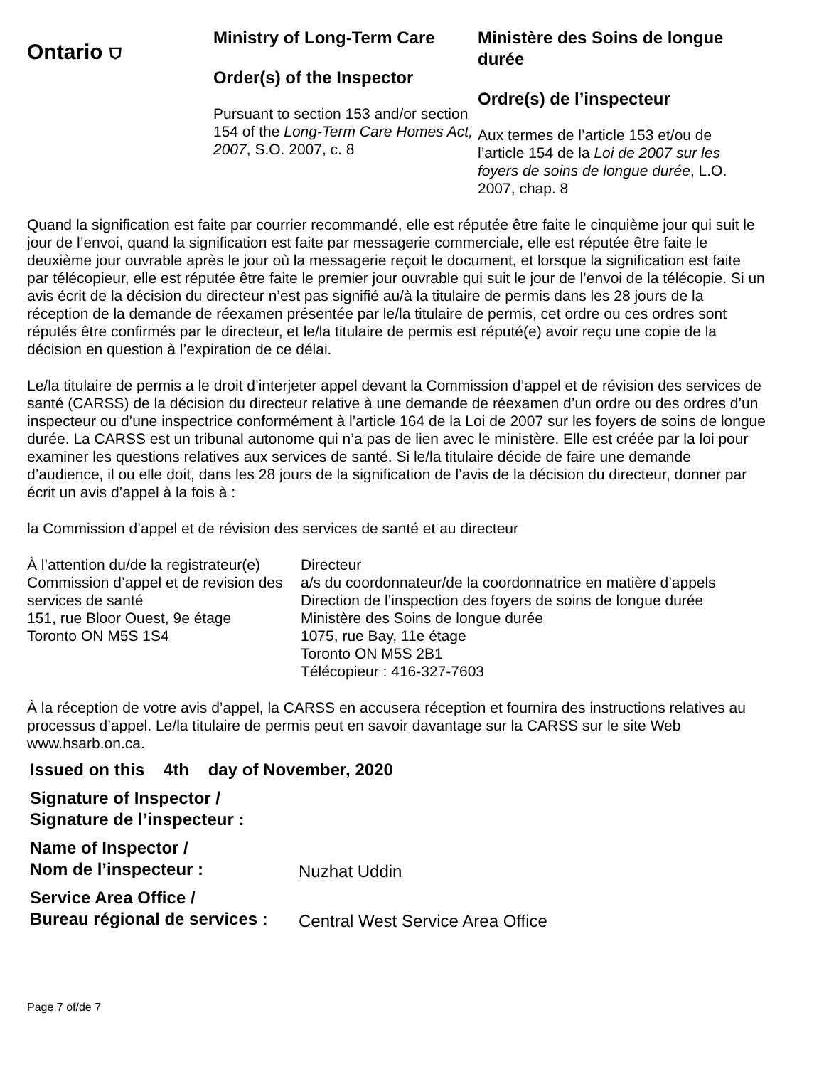Ontario ⛉
Ministry of Long-Term Care
Order(s) of the Inspector
Pursuant to section 153 and/or section 154 of the Long-Term Care Homes Act, 2007, S.O. 2007, c. 8
Ministère des Soins de longue durée
Ordre(s) de l’inspecteur
Aux termes de l’article 153 et/ou de l’article 154 de la Loi de 2007 sur les foyers de soins de longue durée, L.O. 2007, chap. 8
Quand la signification est faite par courrier recommandé, elle est réputée être faite le cinquième jour qui suit le jour de l’envoi, quand la signification est faite par messagerie commerciale, elle est réputée être faite le deuxième jour ouvrable après le jour où la messagerie reçoit le document, et lorsque la signification est faite par télécopieur, elle est réputée être faite le premier jour ouvrable qui suit le jour de l’envoi de la télécopie. Si un avis écrit de la décision du directeur n’est pas signifié au/à la titulaire de permis dans les 28 jours de la réception de la demande de réexamen présentée par le/la titulaire de permis, cet ordre ou ces ordres sont réputés être confirmés par le directeur, et le/la titulaire de permis est réputé(e) avoir reçu une copie de la décision en question à l’expiration de ce délai.
Le/la titulaire de permis a le droit d’interjeter appel devant la Commission d’appel et de révision des services de santé (CARSS) de la décision du directeur relative à une demande de réexamen d’un ordre ou des ordres d’un inspecteur ou d’une inspectrice conformément à l’article 164 de la Loi de 2007 sur les foyers de soins de longue durée. La CARSS est un tribunal autonome qui n’a pas de lien avec le ministère. Elle est créée par la loi pour examiner les questions relatives aux services de santé. Si le/la titulaire décide de faire une demande d’audience, il ou elle doit, dans les 28 jours de la signification de l’avis de la décision du directeur, donner par écrit un avis d’appel à la fois à :
la Commission d’appel et de révision des services de santé et au directeur
À l’attention du/de la registrateur(e)
Commission d’appel et de revision des services de santé
151, rue Bloor Ouest, 9e étage
Toronto ON M5S 1S4
Directeur
a/s du coordonnateur/de la coordonnatrice en matière d’appels
Direction de l’inspection des foyers de soins de longue durée
Ministère des Soins de longue durée
1075, rue Bay, 11e étage
Toronto ON M5S 2B1
Télécopieur : 416-327-7603
À la réception de votre avis d’appel, la CARSS en accusera réception et fournira des instructions relatives au processus d’appel. Le/la titulaire de permis peut en savoir davantage sur la CARSS sur le site Web www.hsarb.on.ca.
Issued on this 4th day of November, 2020
Signature of Inspector /
Signature de l’inspecteur :
Name of Inspector /
Nom de l’inspecteur :
Nuzhat Uddin
Service Area Office /
Bureau régional de services :
Central West Service Area Office
Page 7 of/de 7